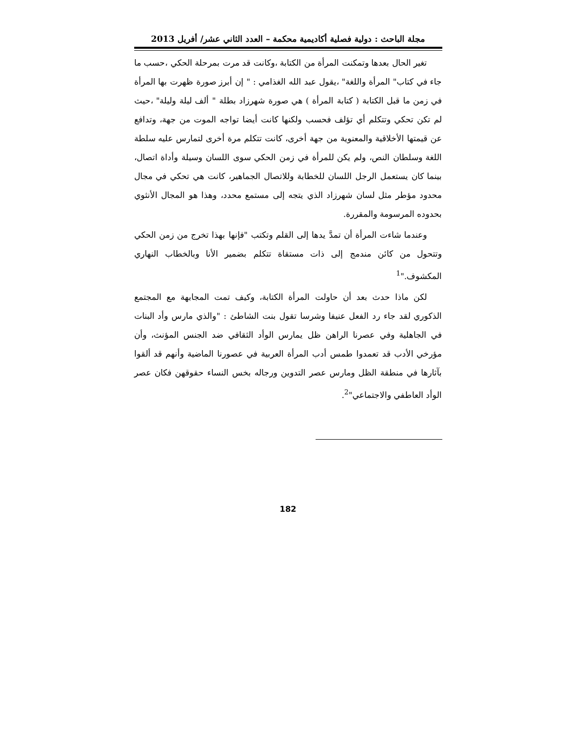مجلة الباحث : دولية فصلية أكاديمية محكمة – العدد الثاني عشر/ أفريل 2013
تغير الحال بعدها وتمكنت المرأة من الكتابة ،وكانت قد مرت بمرحلة الحكي ،حسب ما جاء في كتاب" المرأة واللغة" ،يقول عبد الله الغذامي : " إن أبرز صورة ظهرت بها المرأة في زمن ما قبل الكتابة ( كتابة المرأة ) هي صورة شهرزاد بطلة " ألف ليلة وليلة" ،حيث لم تكن تحكي وتتكلم أي تؤلف فحسب ولكنها كانت أيضا تواجه الموت من جهة، وتدافع عن قيمتها الأخلاقية والمعنوية من جهة أخرى، كانت تتكلم مرة أخرى لتمارس عليه سلطة اللغة وسلطان النص، ولم يكن للمرأة في زمن الحكي سوى اللسان وسيلة وأداة اتصال، بينما كان يستعمل الرجل اللسان للخطابة وللاتصال الجماهير، كانت هي تحكي في مجال محدود مؤطر مثل لسان شهرزاد الذي يتجه إلى مستمع محدد، وهذا هو المجال الأنثوي بحدوده المرسومة والمقررة.
وعندما شاءت المرأة أن تمدَّ يدها إلى القلم وتكتب "فإنها بهذا تخرج من زمن الحكي وتتحول من كائن مندمج إلى ذات مستقاة تتكلم بضمير الأنا وبالخطاب النهاري المكشوف."<sup>1</sup>
لكن ماذا حدث بعد أن حاولت المرأة الكتابة، وكيف تمت المجابهة مع المجتمع الذكوري لقد جاء رد الفعل عنيفا وشرسا تقول بنت الشاطئ : "والذي مارس وأد البنات في الجاهلية وفي عصرنا الراهن ظل يمارس الوأد الثقافي ضد الجنس المؤنث، وأن مؤرخي الأدب قد تعمدوا طمس أدب المرأة العربية في عصورنا الماضية وأنهم قد ألقوا بآثارها في منطقة الظل ومارس عصر التدوين ورجاله بخس النساء حقوقهن فكان عصر الوأد العاطفي والاجتماعي"<sup>2</sup>.
182